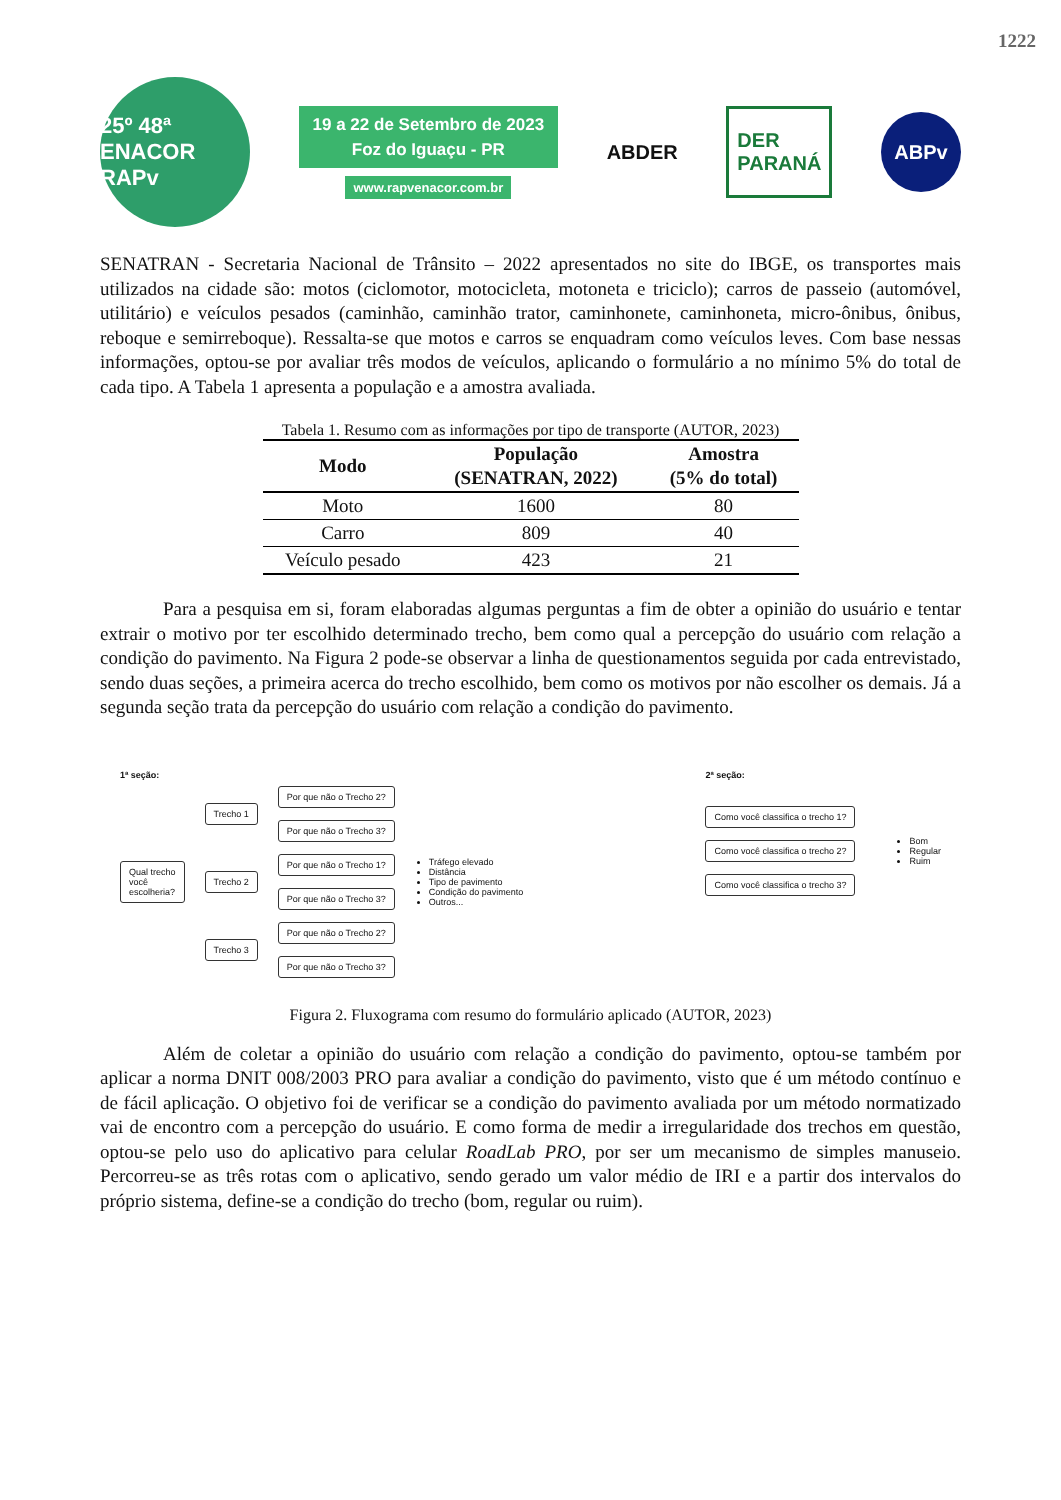1222
25º 48ª
ENACOR RAPv
19 a 22 de Setembro de 2023
Foz do Iguaçu - PR
www.rapvenacor.com.br
ABDER
DER
PARANÁ
ABPv
SENATRAN - Secretaria Nacional de Trânsito – 2022 apresentados no site do IBGE, os transportes mais utilizados na cidade são: motos (ciclomotor, motocicleta, motoneta e triciclo); carros de passeio (automóvel, utilitário) e veículos pesados (caminhão, caminhão trator, caminhonete, caminhoneta, micro-ônibus, ônibus, reboque e semirreboque). Ressalta-se que motos e carros se enquadram como veículos leves. Com base nessas informações, optou-se por avaliar três modos de veículos, aplicando o formulário a no mínimo 5% do total de cada tipo. A Tabela 1 apresenta a população e a amostra avaliada.
Tabela 1. Resumo com as informações por tipo de transporte (AUTOR, 2023)
| Modo | População (SENATRAN, 2022) | Amostra (5% do total) |
| --- | --- | --- |
| Moto | 1600 | 80 |
| Carro | 809 | 40 |
| Veículo pesado | 423 | 21 |
Para a pesquisa em si, foram elaboradas algumas perguntas a fim de obter a opinião do usuário e tentar extrair o motivo por ter escolhido determinado trecho, bem como qual a percepção do usuário com relação a condição do pavimento. Na Figura 2 pode-se observar a linha de questionamentos seguida por cada entrevistado, sendo duas seções, a primeira acerca do trecho escolhido, bem como os motivos por não escolher os demais. Já a segunda seção trata da percepção do usuário com relação a condição do pavimento.
1ª seção:
Qual trecho
você
escolheria?
Trecho 1
Por que não o Trecho 2?
Por que não o Trecho 3?
Trecho 2
Por que não o Trecho 1?
Por que não o Trecho 3?
Trecho 3
Por que não o Trecho 2?
Por que não o Trecho 3?
Tráfego elevado
Distância
Tipo de pavimento
Condição do pavimento
Outros...
2ª seção:
Como você classifica o trecho 1?
Como você classifica o trecho 2?
Como você classifica o trecho 3?
Bom
Regular
Ruim
Figura 2. Fluxograma com resumo do formulário aplicado (AUTOR, 2023)
Além de coletar a opinião do usuário com relação a condição do pavimento, optou-se também por aplicar a norma DNIT 008/2003 PRO para avaliar a condição do pavimento, visto que é um método contínuo e de fácil aplicação. O objetivo foi de verificar se a condição do pavimento avaliada por um método normatizado vai de encontro com a percepção do usuário. E como forma de medir a irregularidade dos trechos em questão, optou-se pelo uso do aplicativo para celular RoadLab PRO, por ser um mecanismo de simples manuseio. Percorreu-se as três rotas com o aplicativo, sendo gerado um valor médio de IRI e a partir dos intervalos do próprio sistema, define-se a condição do trecho (bom, regular ou ruim).